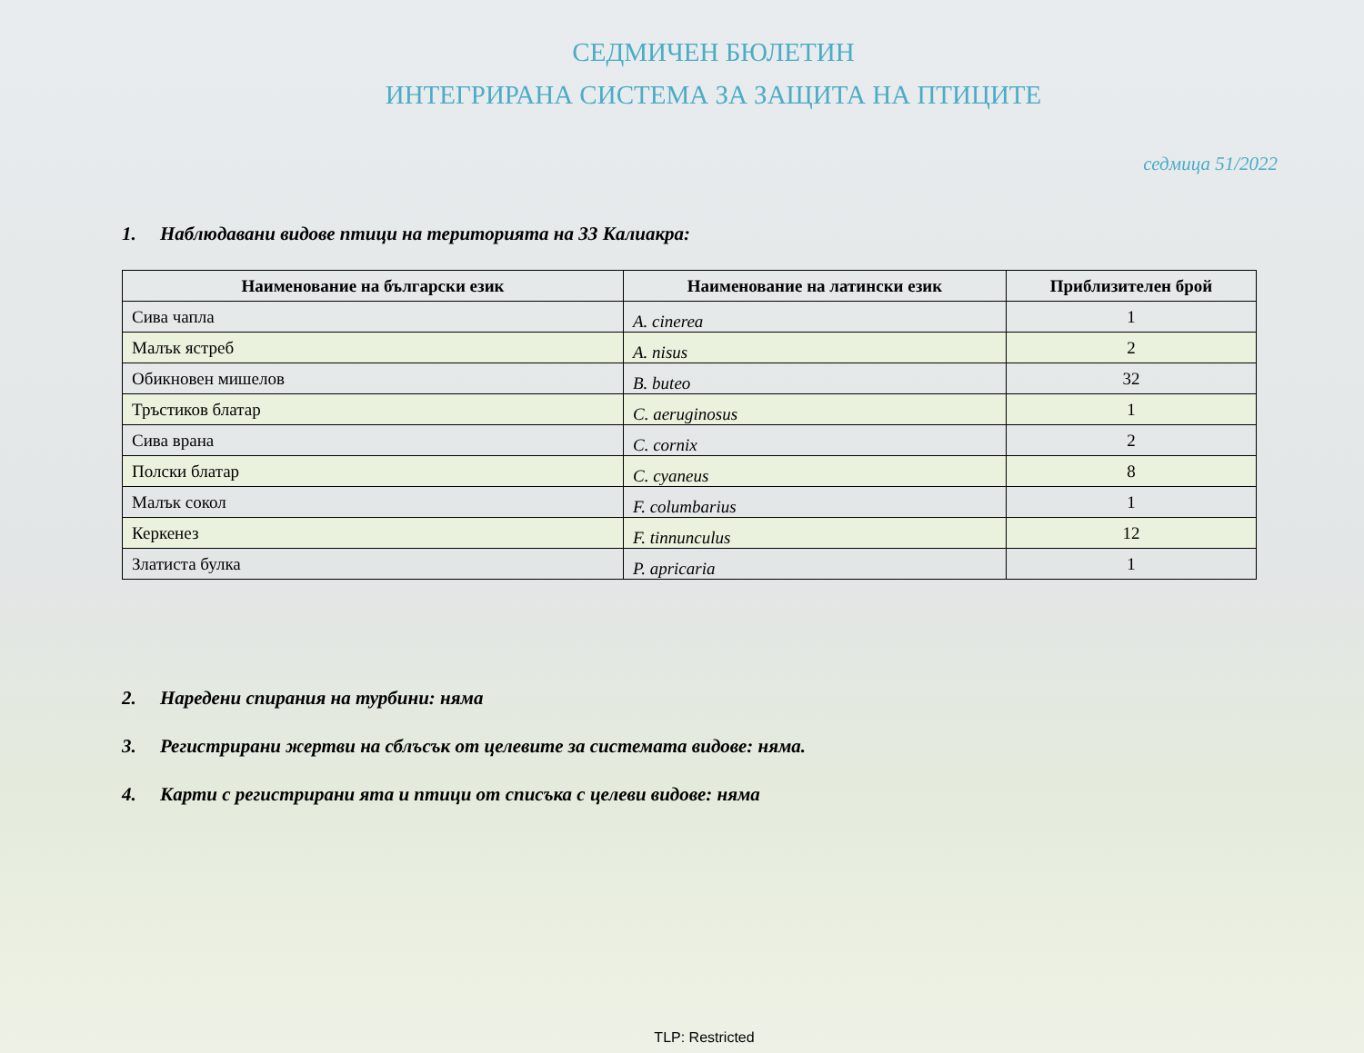СЕДМИЧЕН БЮЛЕТИН
ИНТЕГРИРАНА СИСТЕМА ЗА ЗАЩИТА НА ПТИЦИТЕ
седмица 51/2022
1. Наблюдавани видове птици на територията на ЗЗ Калиакра:
| Наименование на български език | Наименование на латински език | Приблизителен брой |
| --- | --- | --- |
| Сива чапла | A. cinerea | 1 |
| Малък ястреб | A. nisus | 2 |
| Обикновен мишелов | B. buteo | 32 |
| Тръстиков блатар | C. aeruginosus | 1 |
| Сива врана | C. cornix | 2 |
| Полски блатар | C. cyaneus | 8 |
| Малък сокол | F. columbarius | 1 |
| Керкенез | F. tinnunculus | 12 |
| Златиста булка | P. apricaria | 1 |
2. Наредени спирания на турбини: няма
3. Регистрирани жертви на сблъсък от целевите за системата видове: няма.
4. Карти с регистрирани ята и птици от списъка с целеви видове: няма
TLP: Restricted